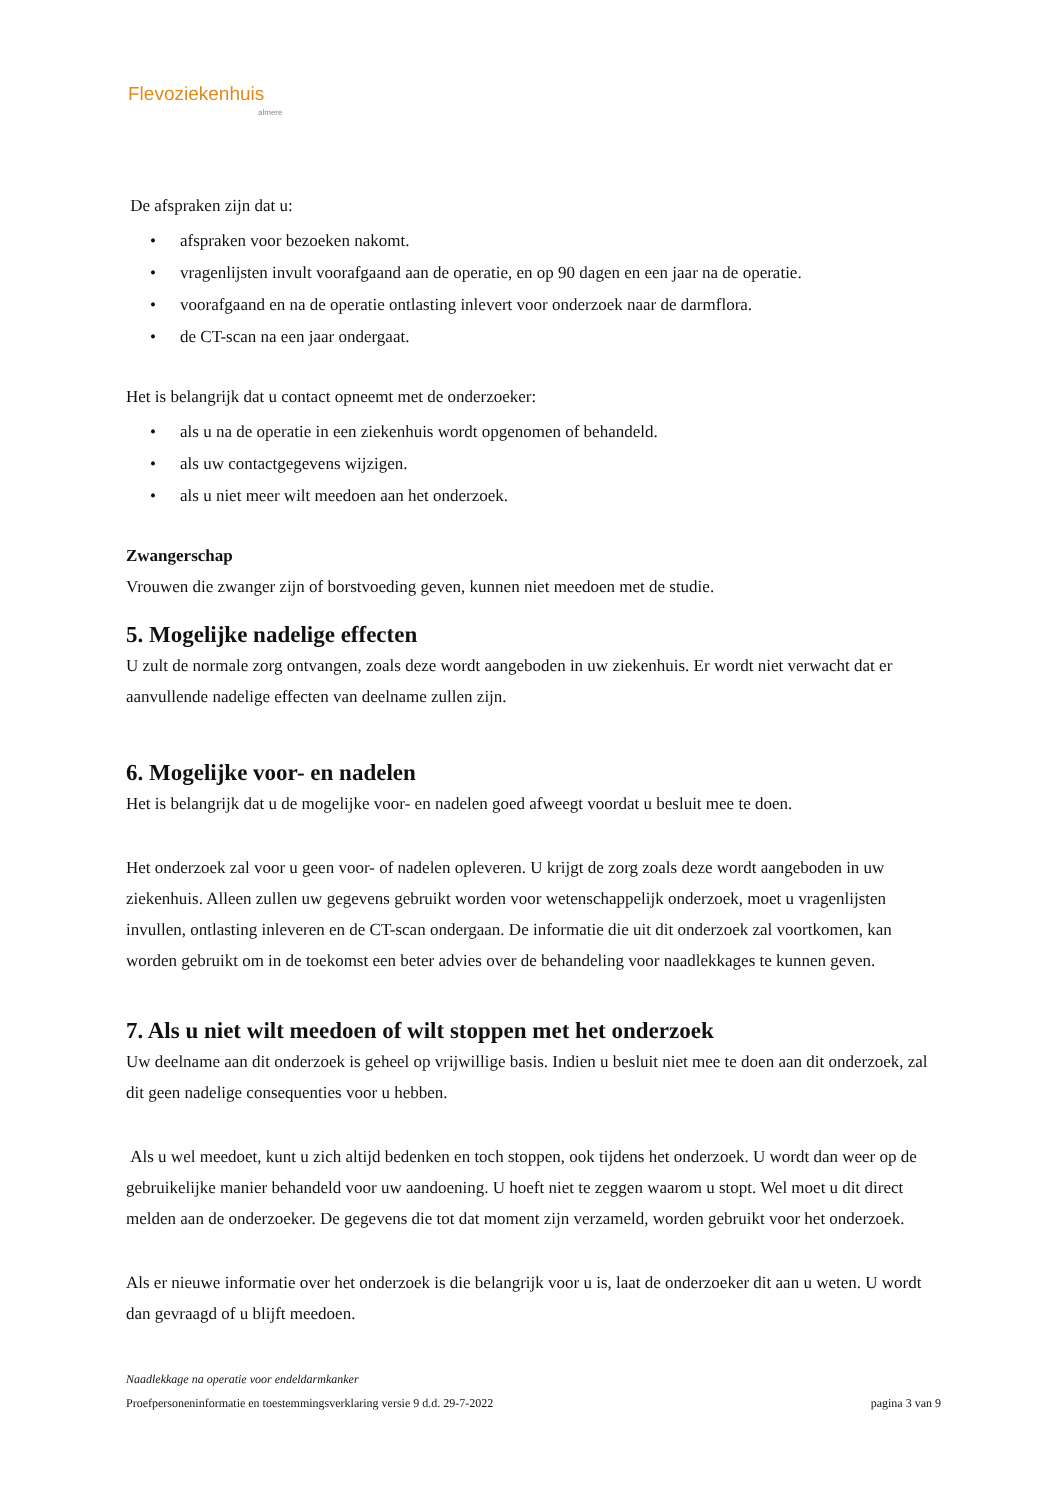Flevoziekenhuis
almere
De afspraken zijn dat u:
• afspraken voor bezoeken nakomt.
• vragenlijsten invult voorafgaand aan de operatie, en op 90 dagen en een jaar na de operatie.
• voorafgaand en na de operatie ontlasting inlevert voor onderzoek naar de darmflora.
• de CT-scan na een jaar ondergaat.
Het is belangrijk dat u contact opneemt met de onderzoeker:
• als u na de operatie in een ziekenhuis wordt opgenomen of behandeld.
• als uw contactgegevens wijzigen.
• als u niet meer wilt meedoen aan het onderzoek.
Zwangerschap
Vrouwen die zwanger zijn of borstvoeding geven, kunnen niet meedoen met de studie.
5. Mogelijke nadelige effecten
U zult de normale zorg ontvangen, zoals deze wordt aangeboden in uw ziekenhuis. Er wordt niet verwacht dat er aanvullende nadelige effecten van deelname zullen zijn.
6. Mogelijke voor- en nadelen
Het is belangrijk dat u de mogelijke voor- en nadelen goed afweegt voordat u besluit mee te doen.
Het onderzoek zal voor u geen voor- of nadelen opleveren. U krijgt de zorg zoals deze wordt aangeboden in uw ziekenhuis. Alleen zullen uw gegevens gebruikt worden voor wetenschappelijk onderzoek, moet u vragenlijsten invullen, ontlasting inleveren en de CT-scan ondergaan. De informatie die uit dit onderzoek zal voortkomen, kan worden gebruikt om in de toekomst een beter advies over de behandeling voor naadlekkages te kunnen geven.
7. Als u niet wilt meedoen of wilt stoppen met het onderzoek
Uw deelname aan dit onderzoek is geheel op vrijwillige basis. Indien u besluit niet mee te doen aan dit onderzoek, zal dit geen nadelige consequenties voor u hebben.
Als u wel meedoet, kunt u zich altijd bedenken en toch stoppen, ook tijdens het onderzoek. U wordt dan weer op de gebruikelijke manier behandeld voor uw aandoening. U hoeft niet te zeggen waarom u stopt. Wel moet u dit direct melden aan de onderzoeker. De gegevens die tot dat moment zijn verzameld, worden gebruikt voor het onderzoek.
Als er nieuwe informatie over het onderzoek is die belangrijk voor u is, laat de onderzoeker dit aan u weten. U wordt dan gevraagd of u blijft meedoen.
Naadlekkage na operatie voor endeldarmkanker
Proefpersoneninformatie en toestemmingsverklaring versie 9 d.d. 29-7-2022 pagina 3 van 9